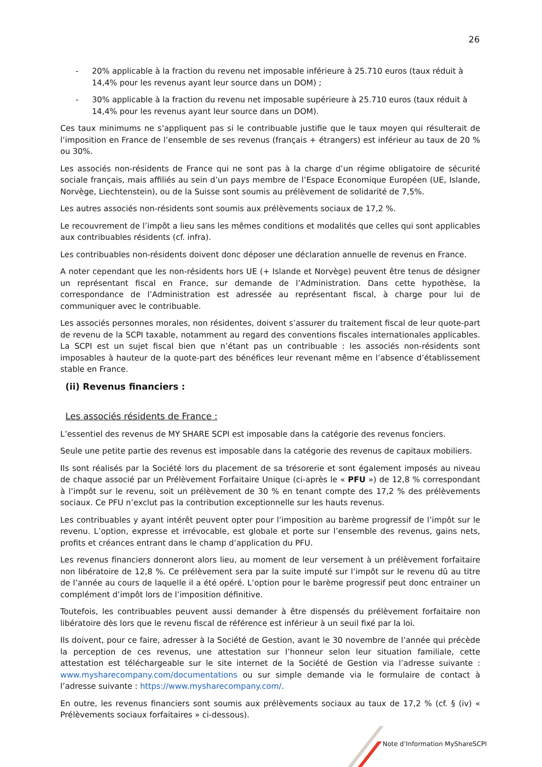26
- 20% applicable à la fraction du revenu net imposable inférieure à 25.710 euros (taux réduit à 14,4% pour les revenus ayant leur source dans un DOM) ;
- 30% applicable à la fraction du revenu net imposable supérieure à 25.710 euros (taux réduit à 14,4% pour les revenus ayant leur source dans un DOM).
Ces taux minimums ne s’appliquent pas si le contribuable justifie que le taux moyen qui résulterait de l’imposition en France de l’ensemble de ses revenus (français + étrangers) est inférieur au taux de 20 % ou 30%.
Les associés non-résidents de France qui ne sont pas à la charge d’un régime obligatoire de sécurité sociale français, mais affiliés au sein d’un pays membre de l’Espace Economique Européen (UE, Islande, Norvège, Liechtenstein), ou de la Suisse sont soumis au prélèvement de solidarité de 7,5%.
Les autres associés non-résidents sont soumis aux prélèvements sociaux de 17,2 %.
Le recouvrement de l’impôt a lieu sans les mêmes conditions et modalités que celles qui sont applicables aux contribuables résidents (cf. infra).
Les contribuables non-résidents doivent donc déposer une déclaration annuelle de revenus en France.
A noter cependant que les non-résidents hors UE (+ Islande et Norvège) peuvent être tenus de désigner un représentant fiscal en France, sur demande de l’Administration. Dans cette hypothèse, la correspondance de l’Administration est adressée au représentant fiscal, à charge pour lui de communiquer avec le contribuable.
Les associés personnes morales, non résidentes, doivent s’assurer du traitement fiscal de leur quote-part de revenu de la SCPI taxable, notamment au regard des conventions fiscales internationales applicables. La SCPI est un sujet fiscal bien que n’étant pas un contribuable : les associés non-résidents sont imposables à hauteur de la quote-part des bénéfices leur revenant même en l’absence d’établissement stable en France.
(ii) Revenus financiers :
Les associés résidents de France :
L’essentiel des revenus de MY SHARE SCPI est imposable dans la catégorie des revenus fonciers.
Seule une petite partie des revenus est imposable dans la catégorie des revenus de capitaux mobiliers.
Ils sont réalisés par la Société lors du placement de sa trésorerie et sont également imposés au niveau de chaque associé par un Prélèvement Forfaitaire Unique (ci-après le « PFU ») de 12,8 % correspondant à l’impôt sur le revenu, soit un prélèvement de 30 % en tenant compte des 17,2 % des prélèvements sociaux. Ce PFU n’exclut pas la contribution exceptionnelle sur les hauts revenus.
Les contribuables y ayant intérêt peuvent opter pour l’imposition au barème progressif de l’impôt sur le revenu. L’option, expresse et irrévocable, est globale et porte sur l’ensemble des revenus, gains nets, profits et créances entrant dans le champ d’application du PFU.
Les revenus financiers donneront alors lieu, au moment de leur versement à un prélèvement forfaitaire non libératoire de 12,8 %. Ce prélèvement sera par la suite imputé sur l’impôt sur le revenu dû au titre de l’année au cours de laquelle il a été opéré. L’option pour le barème progressif peut donc entrainer un complément d’impôt lors de l’imposition définitive.
Toutefois, les contribuables peuvent aussi demander à être dispensés du prélèvement forfaitaire non libératoire dès lors que le revenu fiscal de référence est inférieur à un seuil fixé par la loi.
Ils doivent, pour ce faire, adresser à la Société de Gestion, avant le 30 novembre de l’année qui précède la perception de ces revenus, une attestation sur l’honneur selon leur situation familiale, cette attestation est téléchargeable sur le site internet de la Société de Gestion via l’adresse suivante : www.mysharecompany.com/documentations ou sur simple demande via le formulaire de contact à l’adresse suivante : https://www.mysharecompany.com/.
En outre, les revenus financiers sont soumis aux prélèvements sociaux au taux de 17,2 % (cf. § (iv) « Prélèvements sociaux forfaitaires » ci-dessous).
Note d’Information MyShareSCPI